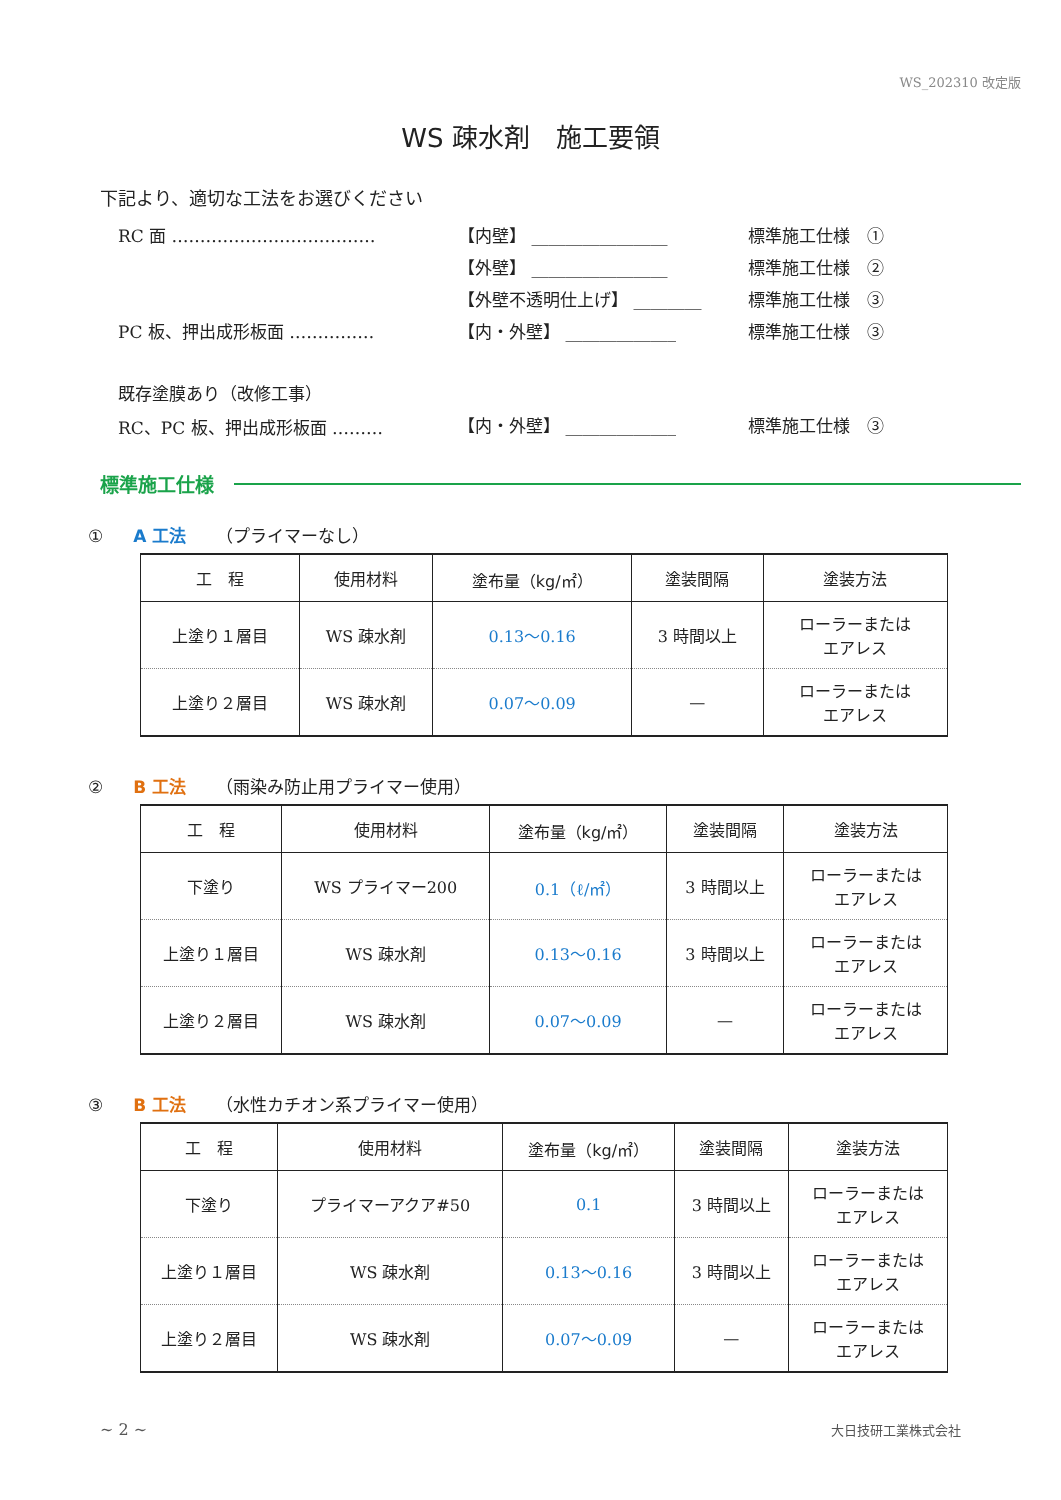WS_202310 改定版
WS 疎水剤　施工要領
下記より、適切な工法をお選びください
RC 面 ……………………………… 【内壁】 ________________ 標準施工仕様　①
【外壁】 ________________ 標準施工仕様　②
【外壁不透明仕上げ】 ________ 標準施工仕様　③
PC 板、押出成形板面 …………… 【内・外壁】 _____________ 標準施工仕様　③
既存塗膜あり（改修工事）
RC、PC 板、押出成形板面 ……… 【内・外壁】 _____________ 標準施工仕様　③
標準施工仕様
① A 工法 （プライマーなし）
| 工 程 | 使用材料 | 塗布量（kg/㎡） | 塗装間隔 | 塗装方法 |
| --- | --- | --- | --- | --- |
| 上塗り１層目 | WS 疎水剤 | 0.13～0.16 | 3 時間以上 | ローラーまたは エアレス |
| 上塗り２層目 | WS 疎水剤 | 0.07～0.09 | — | ローラーまたは エアレス |
② B 工法 （雨染み防止用プライマー使用）
| 工 程 | 使用材料 | 塗布量（kg/㎡） | 塗装間隔 | 塗装方法 |
| --- | --- | --- | --- | --- |
| 下塗り | WS プライマー200 | 0.1（ℓ/㎡） | 3 時間以上 | ローラーまたは エアレス |
| 上塗り１層目 | WS 疎水剤 | 0.13～0.16 | 3 時間以上 | ローラーまたは エアレス |
| 上塗り２層目 | WS 疎水剤 | 0.07～0.09 | — | ローラーまたは エアレス |
③ B 工法 （水性カチオン系プライマー使用）
| 工 程 | 使用材料 | 塗布量（kg/㎡） | 塗装間隔 | 塗装方法 |
| --- | --- | --- | --- | --- |
| 下塗り | プライマーアクア#50 | 0.1 | 3 時間以上 | ローラーまたは エアレス |
| 上塗り１層目 | WS 疎水剤 | 0.13～0.16 | 3 時間以上 | ローラーまたは エアレス |
| 上塗り２層目 | WS 疎水剤 | 0.07～0.09 | — | ローラーまたは エアレス |
~ 2 ~ 大日技研工業株式会社